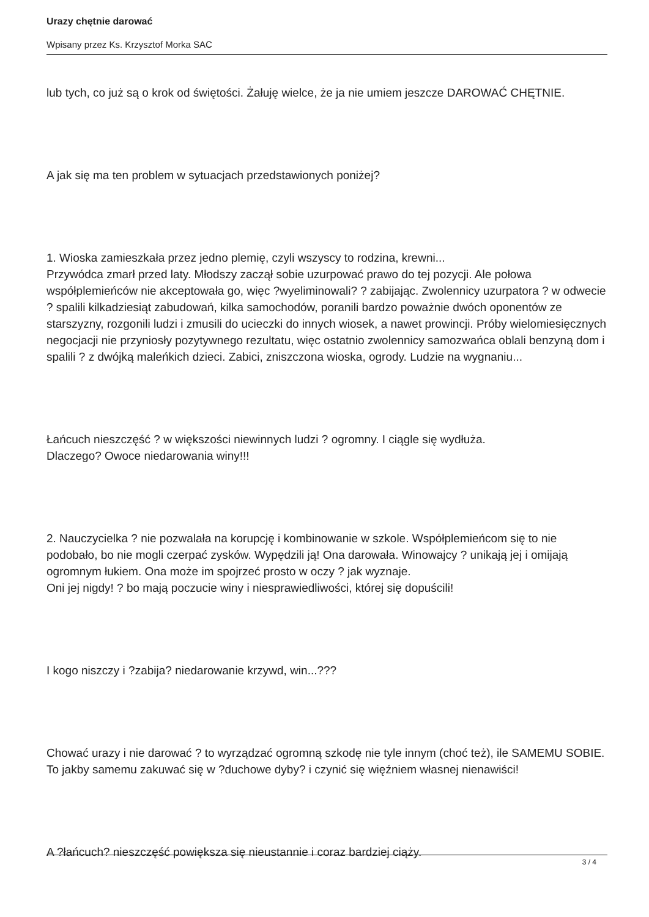Urazy chętnie darować
Wpisany przez Ks. Krzysztof Morka SAC
lub tych, co już są o krok od świętości. Żałuję wielce, że ja nie umiem jeszcze DAROWAĆ CHĘTNIE.
A jak się ma ten problem w sytuacjach przedstawionych poniżej?
1. Wioska zamieszkała przez jedno plemię, czyli wszyscy to rodzina, krewni...
Przywódca zmarł przed laty. Młodszy zaczął sobie uzurpować prawo do tej pozycji. Ale połowa współplemieńców nie akceptowała go, więc ?wyeliminowali? ? zabijając. Zwolennicy uzurpatora ? w odwecie ? spalili kilkadziesiąt zabudowań, kilka samochodów, poranili bardzo poważnie dwóch oponentów ze starszyzny, rozgonili ludzi i zmusili do ucieczki do innych wiosek, a nawet prowincji. Próby wielomiesięcznych negocjacji nie przyniosły pozytywnego rezultatu, więc ostatnio zwolennicy samozwańca oblali benzyną dom i spalili ? z dwójką maleńkich dzieci. Zabici, zniszczona wioska, ogrody. Ludzie na wygnaniu...
Łańcuch nieszczęść ? w większości niewinnych ludzi ? ogromny. I ciągle się wydłuża.
Dlaczego? Owoce niedarowania winy!!!
2. Nauczycielka ? nie pozwalała na korupcję i kombinowanie w szkole. Współplemieńcom się to nie podobało, bo nie mogli czerpać zysków. Wypędzili ją! Ona darowała. Winowajcy ? unikają jej i omijają ogromnym łukiem. Ona może im spojrzeć prosto w oczy ? jak wyznaje.
Oni jej nigdy! ? bo mają poczucie winy i niesprawiedliwości, której się dopuścili!
I kogo niszczy i ?zabija? niedarowanie krzywd, win...???
Chować urazy i nie darować ? to wyrządzać ogromną szkodę nie tyle innym (choć też), ile SAMEMU SOBIE. To jakby samemu zakuwać się w ?duchowe dyby? i czynić się więźniem własnej nienawiści!
A ?łańcuch? nieszczęść powiększa się nieustannie i coraz bardziej ciąży.
3 / 4